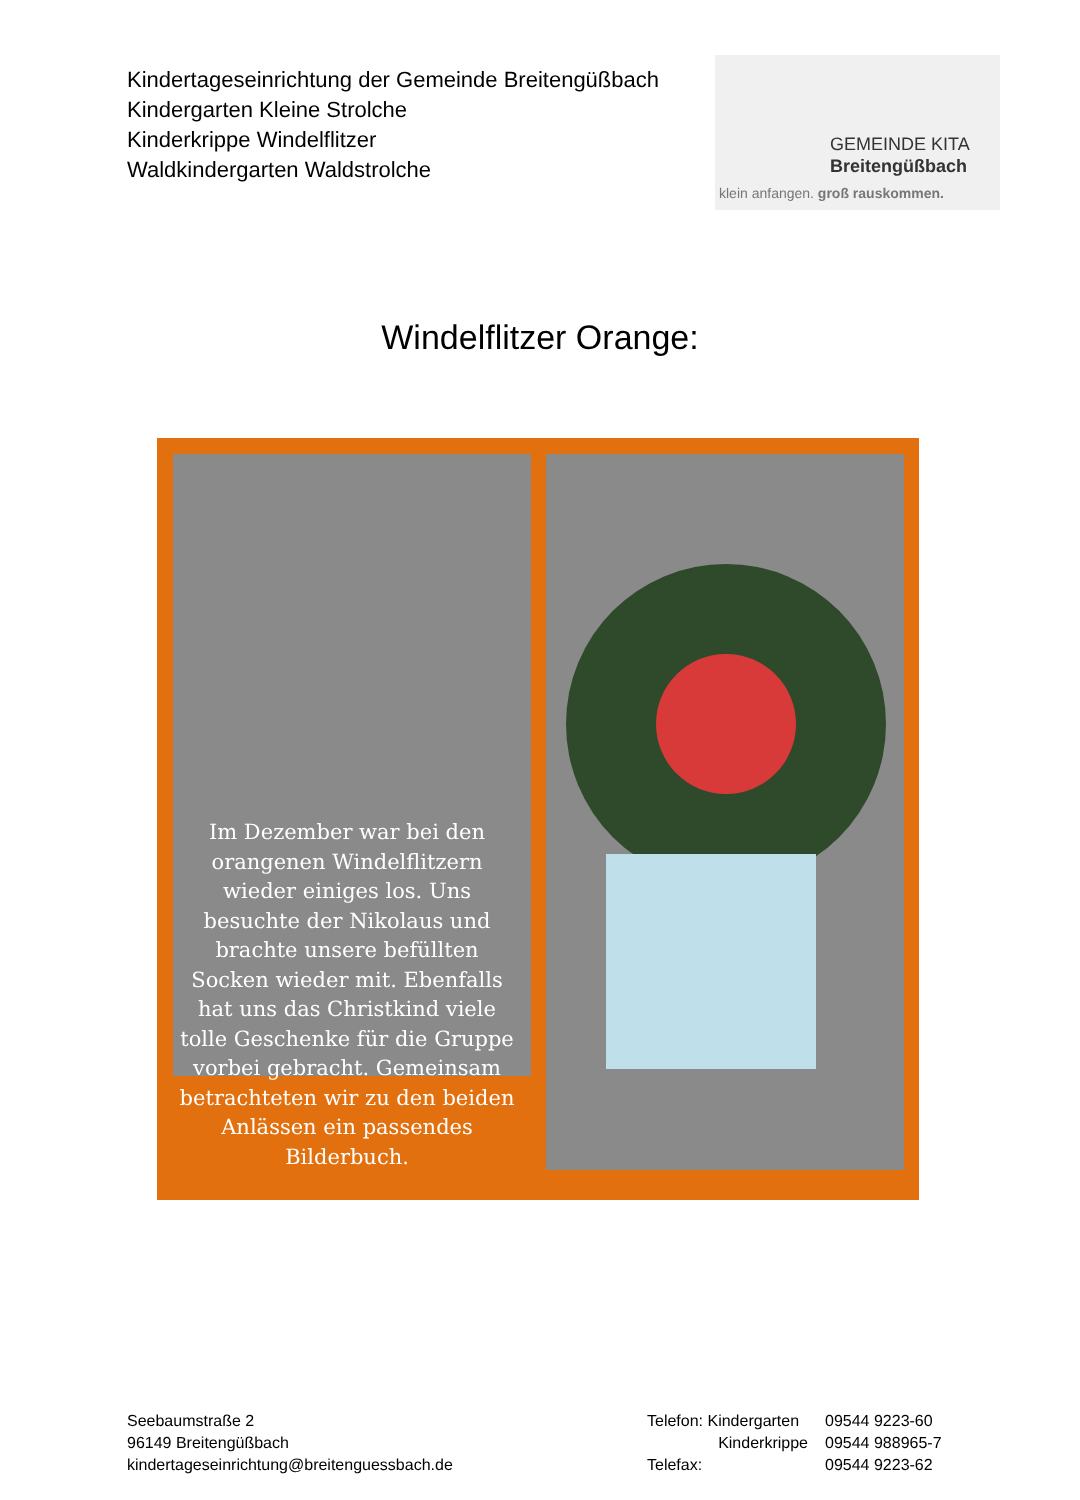Kindertageseinrichtung der Gemeinde Breitengüßbach
Kindergarten Kleine Strolche
Kinderkrippe Windelflitzer
Waldkindergarten Waldstrolche
GEMEINDE KITA
Breitengüßbach
klein anfangen. groß rauskommen.
Windelflitzer Orange:
Im Dezember war bei den orangenen Windelflitzern wieder einiges los. Uns besuchte der Nikolaus und brachte unsere befüllten Socken wieder mit. Ebenfalls hat uns das Christkind viele tolle Geschenke für die Gruppe vorbei gebracht. Gemeinsam betrachteten wir zu den beiden Anlässen ein passendes Bilderbuch.
Seebaumstraße 2
96149 Breitengüßbach
kindertageseinrichtung@breitenguessbach.de
Telefon: Kindergarten
Kinderkrippe
Telefax:
09544 9223-60
09544 988965-7
09544 9223-62